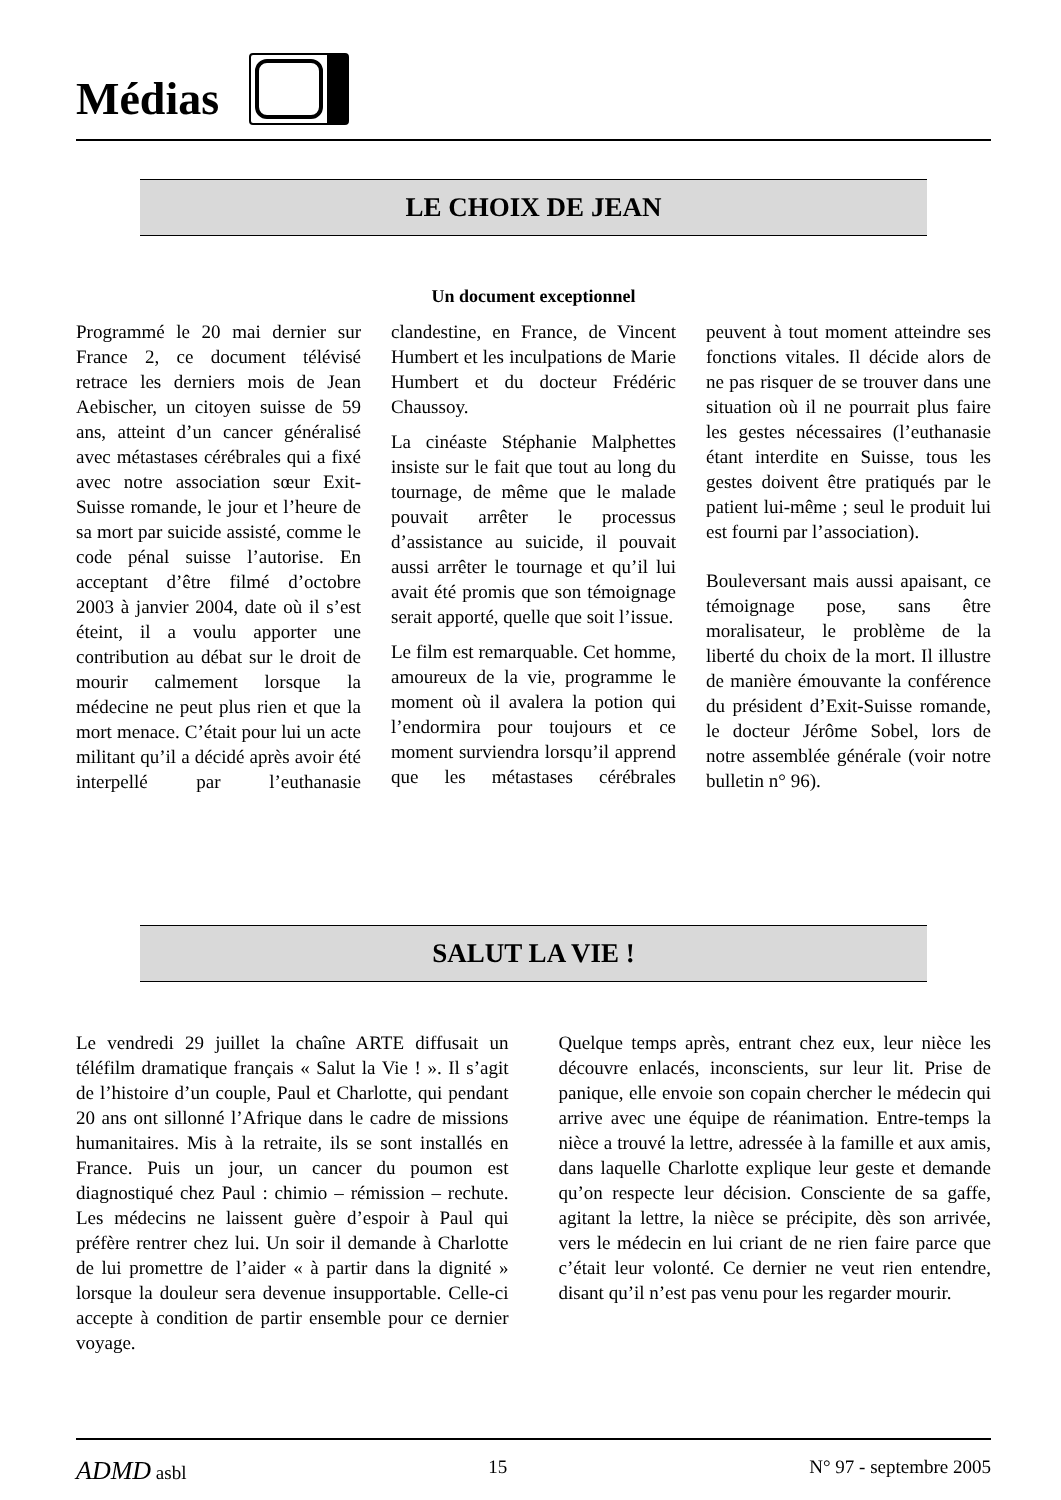Médias
LE CHOIX DE JEAN
Un document exceptionnel
Programmé le 20 mai dernier sur France 2, ce document télévisé retrace les derniers mois de Jean Aebischer, un citoyen suisse de 59 ans, atteint d’un cancer généralisé avec métastases cérébrales qui a fixé avec notre association sœur Exit-Suisse romande, le jour et l’heure de sa mort par suicide assisté, comme le code pénal suisse l’autorise. En acceptant d’être filmé d’octobre 2003 à janvier 2004, date où il s’est éteint, il a voulu apporter une contribution au débat sur le droit de mourir calmement lorsque la médecine ne peut plus rien et que la mort menace. C’était pour lui un acte militant qu’il a décidé après avoir été interpellé par l’euthanasie clandestine, en France, de Vincent Humbert et les inculpations de Marie Humbert et du docteur Frédéric Chaussoy.
La cinéaste Stéphanie Malphettes insiste sur le fait que tout au long du tournage, de même que le malade pouvait arrêter le processus d’assistance au suicide, il pouvait aussi arrêter le tournage et qu’il lui avait été promis que son témoignage serait apporté, quelle que soit l’issue.
Le film est remarquable. Cet homme, amoureux de la vie, programme le moment où il avalera la potion qui l’endormira pour toujours et ce moment surviendra lorsqu’il apprend que les métastases cérébrales peuvent à tout moment atteindre ses fonctions vitales. Il décide alors de ne pas risquer de se trouver dans une situation où il ne pourrait plus faire les gestes nécessaires (l’euthanasie étant interdite en Suisse, tous les gestes doivent être pratiqués par le patient lui-même ; seul le produit lui est fourni par l’association).
Bouleversant mais aussi apaisant, ce témoignage pose, sans être moralisateur, le problème de la liberté du choix de la mort. Il illustre de manière émouvante la conférence du président d’Exit-Suisse romande, le docteur Jérôme Sobel, lors de notre assemblée générale (voir notre bulletin n° 96).
SALUT LA VIE !
Le vendredi 29 juillet la chaîne ARTE diffusait un téléfilm dramatique français « Salut la Vie ! ». Il s’agit de l’histoire d’un couple, Paul et Charlotte, qui pendant 20 ans ont sillonné l’Afrique dans le cadre de missions humanitaires. Mis à la retraite, ils se sont installés en France. Puis un jour, un cancer du poumon est diagnostiqué chez Paul : chimio – rémission – rechute. Les médecins ne laissent guère d’espoir à Paul qui préfère rentrer chez lui. Un soir il demande à Charlotte de lui promettre de l’aider « à partir dans la dignité » lorsque la douleur sera devenue insupportable. Celle-ci accepte à condition de partir ensemble pour ce dernier voyage.
Quelque temps après, entrant chez eux, leur nièce les découvre enlacés, inconscients, sur leur lit. Prise de panique, elle envoie son copain chercher le médecin qui arrive avec une équipe de réanimation. Entre-temps la nièce a trouvé la lettre, adressée à la famille et aux amis, dans laquelle Charlotte explique leur geste et demande qu’on respecte leur décision. Consciente de sa gaffe, agitant la lettre, la nièce se précipite, dès son arrivée, vers le médecin en lui criant de ne rien faire parce que c’était leur volonté. Ce dernier ne veut rien entendre, disant qu’il n’est pas venu pour les regarder mourir.
ADMD asbl 15 N° 97 - septembre 2005